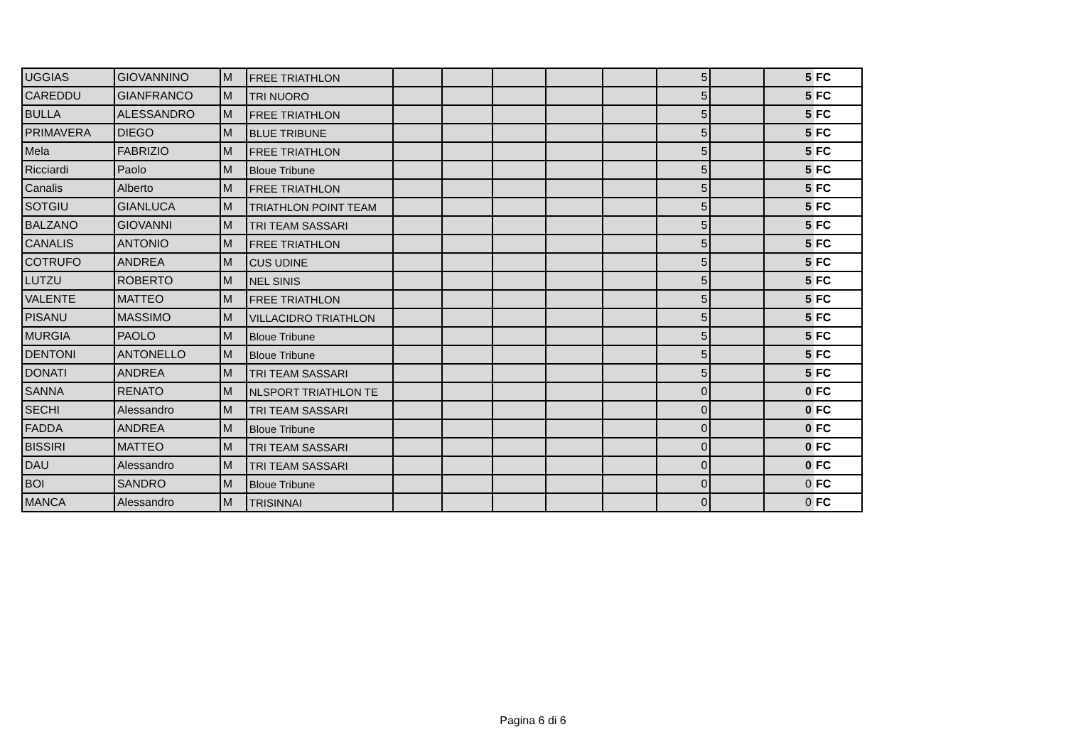| UGGIAS | GIOVANNINO | M | FREE TRIATHLON | | | | | | 5 | | 5 | FC |
| CAREDDU | GIANFRANCO | M | TRI NUORO | | | | | | 5 | | 5 | FC |
| BULLA | ALESSANDRO | M | FREE TRIATHLON | | | | | | 5 | | 5 | FC |
| PRIMAVERA | DIEGO | M | BLUE TRIBUNE | | | | | | 5 | | 5 | FC |
| Mela | FABRIZIO | M | FREE TRIATHLON | | | | | | 5 | | 5 | FC |
| Ricciardi | Paolo | M | Bloue Tribune | | | | | | 5 | | 5 | FC |
| Canalis | Alberto | M | FREE TRIATHLON | | | | | | 5 | | 5 | FC |
| SOTGIU | GIANLUCA | M | TRIATHLON POINT TEAM | | | | | | 5 | | 5 | FC |
| BALZANO | GIOVANNI | M | TRI TEAM SASSARI | | | | | | 5 | | 5 | FC |
| CANALIS | ANTONIO | M | FREE TRIATHLON | | | | | | 5 | | 5 | FC |
| COTRUFO | ANDREA | M | CUS UDINE | | | | | | 5 | | 5 | FC |
| LUTZU | ROBERTO | M | NEL SINIS | | | | | | 5 | | 5 | FC |
| VALENTE | MATTEO | M | FREE TRIATHLON | | | | | | 5 | | 5 | FC |
| PISANU | MASSIMO | M | VILLACIDRO TRIATHLON | | | | | | 5 | | 5 | FC |
| MURGIA | PAOLO | M | Bloue Tribune | | | | | | 5 | | 5 | FC |
| DENTONI | ANTONELLO | M | Bloue Tribune | | | | | | 5 | | 5 | FC |
| DONATI | ANDREA | M | TRI TEAM SASSARI | | | | | | 5 | | 5 | FC |
| SANNA | RENATO | M | NLSPORT TRIATHLON TE | | | | | | 0 | | 0 | FC |
| SECHI | Alessandro | M | TRI TEAM SASSARI | | | | | | 0 | | 0 | FC |
| FADDA | ANDREA | M | Bloue Tribune | | | | | | 0 | | 0 | FC |
| BISSIRI | MATTEO | M | TRI TEAM SASSARI | | | | | | 0 | | 0 | FC |
| DAU | Alessandro | M | TRI TEAM SASSARI | | | | | | 0 | | 0 | FC |
| BOI | SANDRO | M | Bloue Tribune | | | | | | 0 | | 0 | FC |
| MANCA | Alessandro | M | TRISINNAI | | | | | | 0 | | 0 | FC |
Pagina 6 di 6